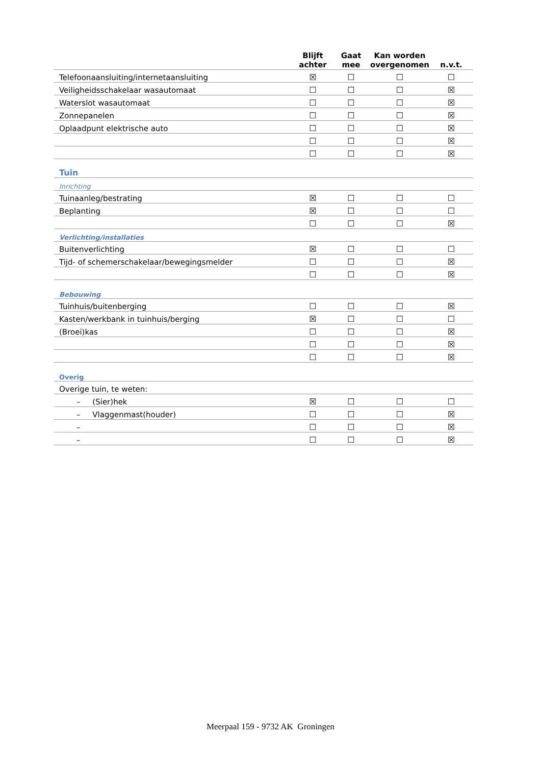| | Blijft achter | Gaat mee | Kan worden overgenomen | n.v.t. |
| Telefoonaansluiting/internetaansluiting | ☒ | ☐ | ☐ | ☐ |
| Veiligheidsschakelaar wasautomaat | ☐ | ☐ | ☐ | ☒ |
| Waterslot wasautomaat | ☐ | ☐ | ☐ | ☒ |
| Zonnepanelen | ☐ | ☐ | ☐ | ☒ |
| Oplaadpunt elektrische auto | ☐ | ☐ | ☐ | ☒ |
| | ☐ | ☐ | ☐ | ☒ |
| | ☐ | ☐ | ☐ | ☒ |
| Tuin | | | | |
| Inrichting | | | | |
| Tuinaanleg/bestrating | ☒ | ☐ | ☐ | ☐ |
| Beplanting | ☒ | ☐ | ☐ | ☐ |
| | ☐ | ☐ | ☐ | ☒ |
| Verlichting/installaties | | | | |
| Buitenverlichting | ☒ | ☐ | ☐ | ☐ |
| Tijd- of schemerschakelaar/bewegingsmelder | ☐ | ☐ | ☐ | ☒ |
| | ☐ | ☐ | ☐ | ☒ |
| Bebouwing | | | | |
| Tuinhuis/buitenberging | ☐ | ☐ | ☐ | ☒ |
| Kasten/werkbank in tuinhuis/berging | ☒ | ☐ | ☐ | ☐ |
| (Broei)kas | ☐ | ☐ | ☐ | ☒ |
| | ☐ | ☐ | ☐ | ☒ |
| | ☐ | ☐ | ☐ | ☒ |
| Overig | | | | |
| Overige tuin, te weten: | | | | |
| – (Sier)hek | ☒ | ☐ | ☐ | ☐ |
| – Vlaggenmast(houder) | ☐ | ☐ | ☐ | ☒ |
| – | ☐ | ☐ | ☐ | ☒ |
| – | ☐ | ☐ | ☐ | ☒ |
Meerpaal 159 - 9732 AK Groningen